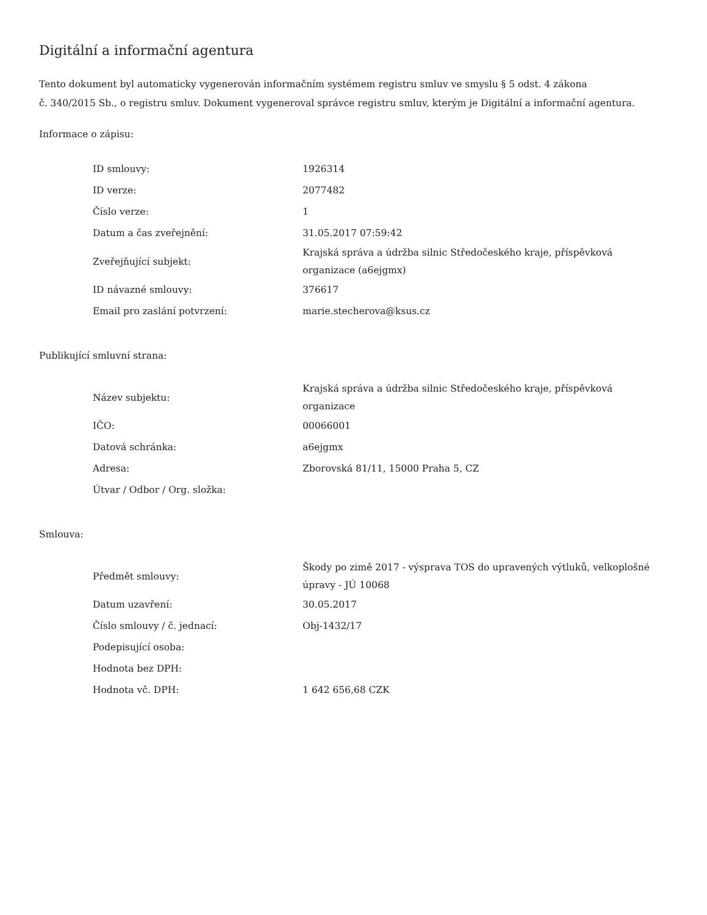Digitální a informační agentura
Tento dokument byl automaticky vygenerován informačním systémem registru smluv ve smyslu § 5 odst. 4 zákona
č. 340/2015 Sb., o registru smluv. Dokument vygeneroval správce registru smluv, kterým je Digitální a informační agentura.
Informace o zápisu:
| ID smlouvy: | 1926314 |
| ID verze: | 2077482 |
| Číslo verze: | 1 |
| Datum a čas zveřejnění: | 31.05.2017 07:59:42 |
| Zveřejňující subjekt: | Krajská správa a údržba silnic Středočeského kraje, příspěvková organizace (a6ejgmx) |
| ID návazné smlouvy: | 376617 |
| Email pro zaslání potvrzení: | marie.stecherova@ksus.cz |
Publikující smluvní strana:
| Název subjektu: | Krajská správa a údržba silnic Středočeského kraje, příspěvková organizace |
| IČO: | 00066001 |
| Datová schránka: | a6ejgmx |
| Adresa: | Zborovská 81/11, 15000 Praha 5, CZ |
| Útvar / Odbor / Org. složka: | |
Smlouva:
| Předmět smlouvy: | Škody po zimě 2017 - výsprava TOS do upravených výtluků, velkoplošné úpravy - JÚ 10068 |
| Datum uzavření: | 30.05.2017 |
| Číslo smlouvy / č. jednací: | Obj-1432/17 |
| Podepisující osoba: | |
| Hodnota bez DPH: | |
| Hodnota vč. DPH: | 1 642 656,68 CZK |